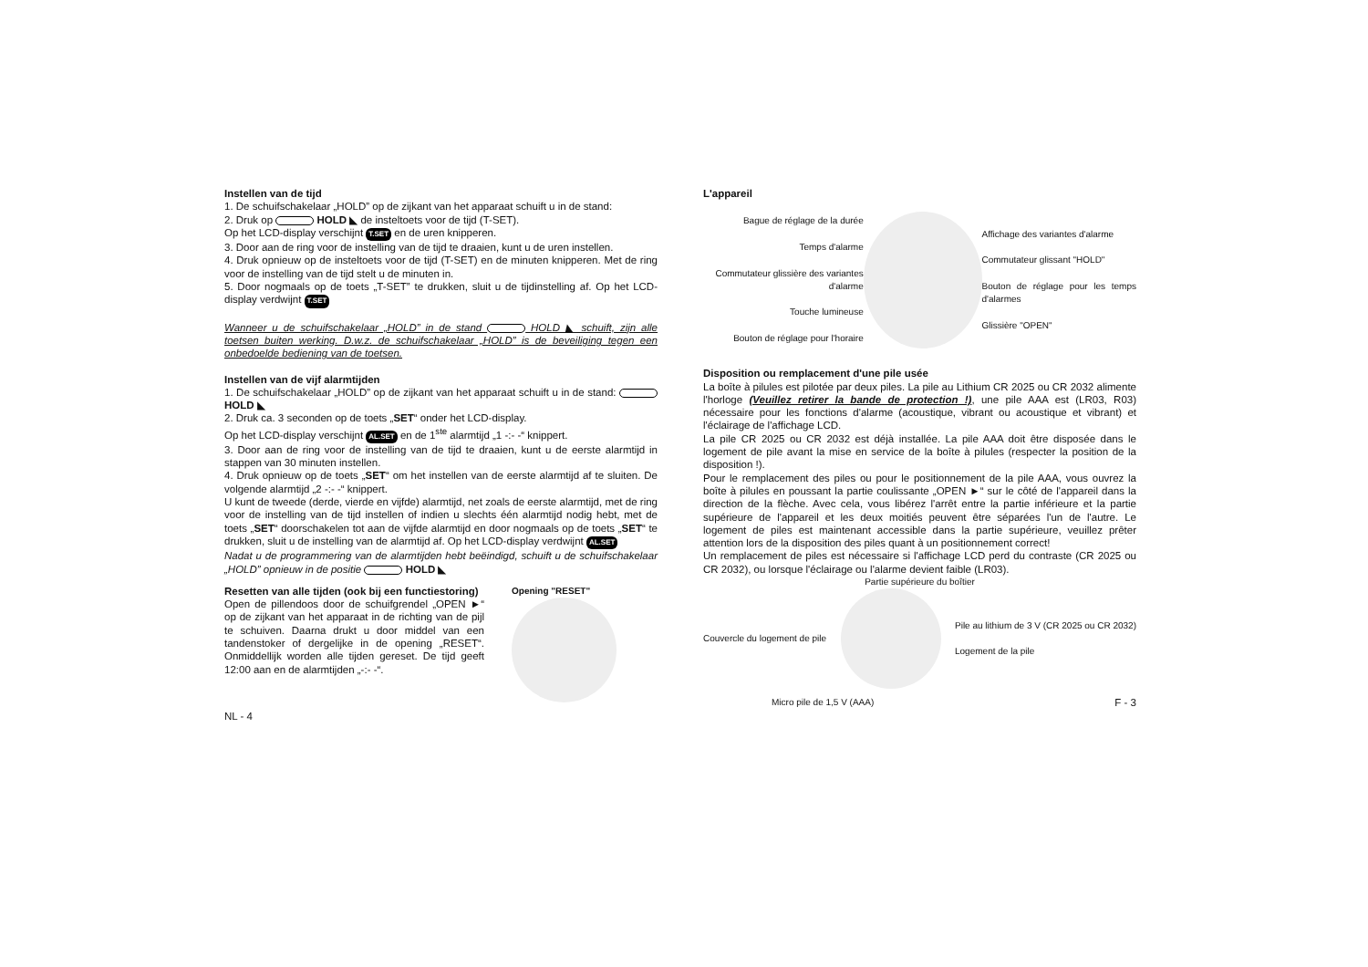Instellen van de tijd
1. De schuifschakelaar „HOLD” op de zijkant van het apparaat schuift u in de stand:
2. Druk op HOLD ◣ de insteltoets voor de tijd (T-SET).
Op het LCD-display verschijnt T.SET en de uren knipperen.
3. Door aan de ring voor de instelling van de tijd te draaien, kunt u de uren instellen.
4. Druk opnieuw op de insteltoets voor de tijd (T-SET) en de minuten knipperen. Met de ring voor de instelling van de tijd stelt u de minuten in.
5. Door nogmaals op de toets „T-SET” te drukken, sluit u de tijdinstelling af. Op het LCD-display verdwijnt T.SET
Wanneer u de schuifschakelaar „HOLD” in de stand HOLD ◣ schuift, zijn alle toetsen buiten werking. D.w.z. de schuifschakelaar „HOLD” is de beveiliging tegen een onbedoelde bediening van de toetsen.
Instellen van de vijf alarmtijden
1. De schuifschakelaar „HOLD” op de zijkant van het apparaat schuift u in de stand: HOLD ◣
2. Druk ca. 3 seconden op de toets „SET“ onder het LCD-display.
Op het LCD-display verschijnt AL.SET en de 1<sup>ste</sup> alarmtijd „1 -:- -“ knippert.
3. Door aan de ring voor de instelling van de tijd te draaien, kunt u de eerste alarmtijd in stappen van 30 minuten instellen.
4. Druk opnieuw op de toets „SET“ om het instellen van de eerste alarmtijd af te sluiten. De volgende alarmtijd „2 -:- -“ knippert.
U kunt de tweede (derde, vierde en vijfde) alarmtijd, net zoals de eerste alarmtijd, met de ring voor de instelling van de tijd instellen of indien u slechts één alarmtijd nodig hebt, met de toets „SET“ doorschakelen tot aan de vijfde alarmtijd en door nogmaals op de toets „SET“ te drukken, sluit u de instelling van de alarmtijd af. Op het LCD-display verdwijnt AL.SET
Nadat u de programmering van de alarmtijden hebt beëindigd, schuift u de schuifschakelaar „HOLD” opnieuw in de positie HOLD ◣
Resetten van alle tijden (ook bij een functiestoring)
Open de pillendoos door de schuifgrendel „OPEN ►“ op de zijkant van het apparaat in de richting van de pijl te schuiven. Daarna drukt u door middel van een tandenstoker of dergelijke in de opening „RESET“. Onmiddellijk worden alle tijden gereset. De tijd geeft 12:00 aan en de alarmtijden „-:- -“.
Opening "RESET"
NL - 4
L'appareil
Bague de réglage de la durée
Temps d'alarme
Commutateur glissière des variantes d'alarme
Touche lumineuse
Bouton de réglage pour l'horaire
Affichage des variantes d'alarme
Commutateur glissant "HOLD"
Bouton de réglage pour les temps d'alarmes
Glissière "OPEN"
Disposition ou remplacement d'une pile usée
La boîte à pilules est pilotée par deux piles. La pile au Lithium CR 2025 ou CR 2032 alimente l'horloge (Veuillez retirer la bande de protection !), une pile AAA est (LR03, R03) nécessaire pour les fonctions d'alarme (acoustique, vibrant ou acoustique et vibrant) et l'éclairage de l'affichage LCD.
La pile CR 2025 ou CR 2032 est déjà installée. La pile AAA doit être disposée dans le logement de pile avant la mise en service de la boîte à pilules (respecter la position de la disposition !).
Pour le remplacement des piles ou pour le positionnement de la pile AAA, vous ouvrez la boîte à pilules en poussant la partie coulissante „OPEN ►“ sur le côté de l'appareil dans la direction de la flèche. Avec cela, vous libérez l'arrêt entre la partie inférieure et la partie supérieure de l'appareil et les deux moitiés peuvent être séparées l'un de l'autre. Le logement de piles est maintenant accessible dans la partie supérieure, veuillez prêter attention lors de la disposition des piles quant à un positionnement correct!
Un remplacement de piles est nécessaire si l'affichage LCD perd du contraste (CR 2025 ou CR 2032), ou lorsque l'éclairage ou l'alarme devient faible (LR03).
Partie supérieure du boîtier
Couvercle du logement de pile
Pile au lithium de 3 V (CR 2025 ou CR 2032)
Logement de la pile
Micro pile de 1,5 V (AAA) F - 3